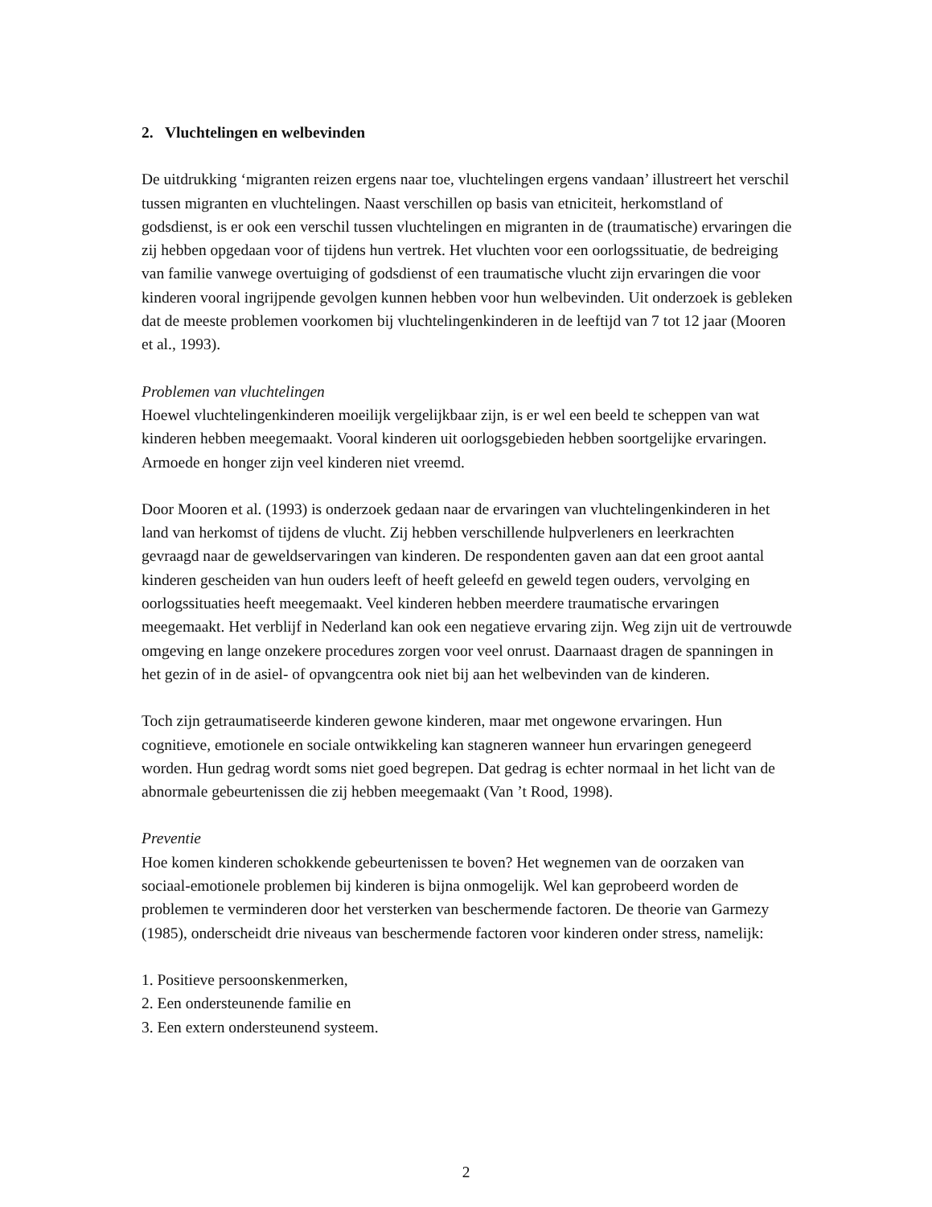2. Vluchtelingen en welbevinden
De uitdrukking ‘migranten reizen ergens naar toe, vluchtelingen ergens vandaan’ illustreert het verschil tussen migranten en vluchtelingen. Naast verschillen op basis van etniciteit, herkomstland of godsdienst, is er ook een verschil tussen vluchtelingen en migranten in de (traumatische) ervaringen die zij hebben opgedaan voor of tijdens hun vertrek. Het vluchten voor een oorlogssituatie, de bedreiging van familie vanwege overtuiging of godsdienst of een traumatische vlucht zijn ervaringen die voor kinderen vooral ingrijpende gevolgen kunnen hebben voor hun welbevinden. Uit onderzoek is gebleken dat de meeste problemen voorkomen bij vluchtelingenkinderen in de leeftijd van 7 tot 12 jaar (Mooren et al., 1993).
Problemen van vluchtelingen
Hoewel vluchtelingenkinderen moeilijk vergelijkbaar zijn, is er wel een beeld te scheppen van wat kinderen hebben meegemaakt. Vooral kinderen uit oorlogsgebieden hebben soortgelijke ervaringen. Armoede en honger zijn veel kinderen niet vreemd.
Door Mooren et al. (1993) is onderzoek gedaan naar de ervaringen van vluchtelingenkinderen in het land van herkomst of tijdens de vlucht. Zij hebben verschillende hulpverleners en leerkrachten gevraagd naar de geweldservaringen van kinderen. De respondenten gaven aan dat een groot aantal kinderen gescheiden van hun ouders leeft of heeft geleefd en geweld tegen ouders, vervolging en oorlogssituaties heeft meegemaakt. Veel kinderen hebben meerdere traumatische ervaringen meegemaakt. Het verblijf in Nederland kan ook een negatieve ervaring zijn. Weg zijn uit de vertrouwde omgeving en lange onzekere procedures zorgen voor veel onrust. Daarnaast dragen de spanningen in het gezin of in de asiel- of opvangcentra ook niet bij aan het welbevinden van de kinderen.
Toch zijn getraumatiseerde kinderen gewone kinderen, maar met ongewone ervaringen. Hun cognitieve, emotionele en sociale ontwikkeling kan stagneren wanneer hun ervaringen genegeerd worden. Hun gedrag wordt soms niet goed begrepen. Dat gedrag is echter normaal in het licht van de abnormale gebeurtenissen die zij hebben meegemaakt (Van ’t Rood, 1998).
Preventie
Hoe komen kinderen schokkende gebeurtenissen te boven? Het wegnemen van de oorzaken van sociaal-emotionele problemen bij kinderen is bijna onmogelijk. Wel kan geprobeerd worden de problemen te verminderen door het versterken van beschermende factoren. De theorie van Garmezy (1985), onderscheidt drie niveaus van beschermende factoren voor kinderen onder stress, namelijk:
1. Positieve persoonskenmerken,
2. Een ondersteunende familie en
3. Een extern ondersteunend systeem.
2